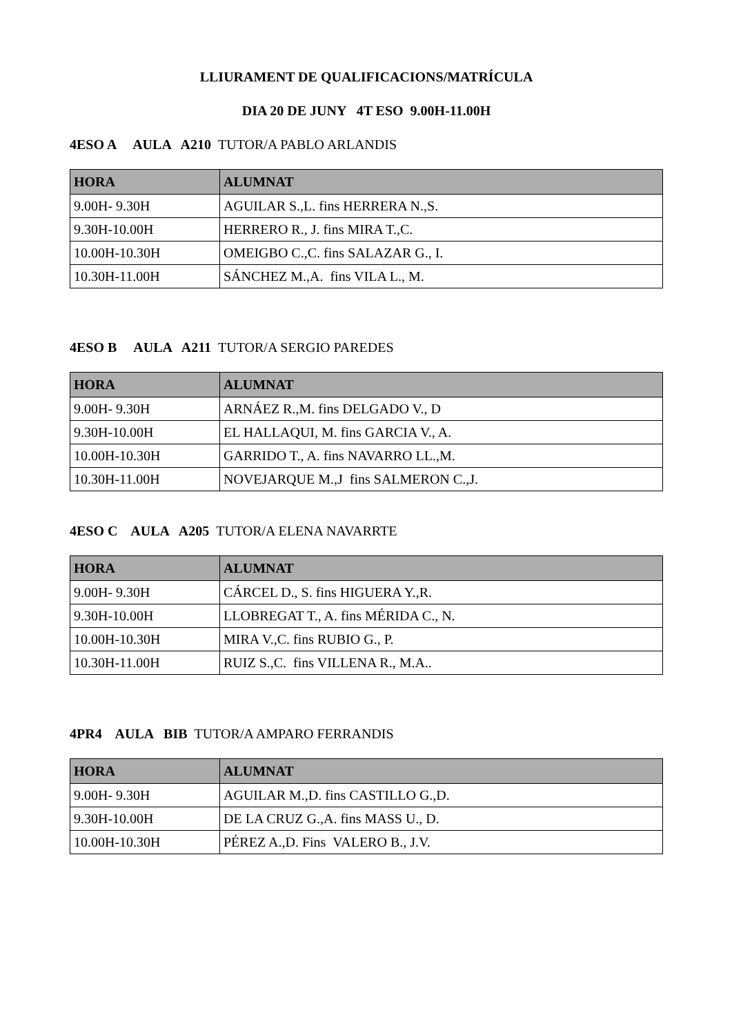LLIURAMENT DE QUALIFICACIONS/MATRÍCULA
DIA 20 DE JUNY 4T ESO 9.00H-11.00H
4ESO A AULA A210 TUTOR/A PABLO ARLANDIS
| HORA | ALUMNAT |
| --- | --- |
| 9.00H- 9.30H | AGUILAR S.,L. fins HERRERA N.,S. |
| 9.30H-10.00H | HERRERO R., J. fins MIRA T.,C. |
| 10.00H-10.30H | OMEIGBO C.,C. fins SALAZAR G., I. |
| 10.30H-11.00H | SÁNCHEZ M.,A. fins VILA L., M. |
4ESO B AULA A211 TUTOR/A SERGIO PAREDES
| HORA | ALUMNAT |
| --- | --- |
| 9.00H- 9.30H | ARNÁEZ R.,M. fins DELGADO V., D |
| 9.30H-10.00H | EL HALLAQUI, M. fins GARCIA V., A. |
| 10.00H-10.30H | GARRIDO T., A. fins NAVARRO LL.,M. |
| 10.30H-11.00H | NOVEJARQUE M.,J fins SALMERON C.,J. |
4ESO C AULA A205 TUTOR/A ELENA NAVARRTE
| HORA | ALUMNAT |
| --- | --- |
| 9.00H- 9.30H | CÁRCEL D., S. fins HIGUERA Y.,R. |
| 9.30H-10.00H | LLOBREGAT T., A. fins MÉRIDA C., N. |
| 10.00H-10.30H | MIRA V.,C. fins RUBIO G., P. |
| 10.30H-11.00H | RUIZ S.,C. fins VILLENA R., M.A.. |
4PR4 AULA BIB TUTOR/A AMPARO FERRANDIS
| HORA | ALUMNAT |
| --- | --- |
| 9.00H- 9.30H | AGUILAR M.,D. fins CASTILLO G.,D. |
| 9.30H-10.00H | DE LA CRUZ G.,A. fins MASS U., D. |
| 10.00H-10.30H | PÉREZ A.,D. Fins VALERO B., J.V. |